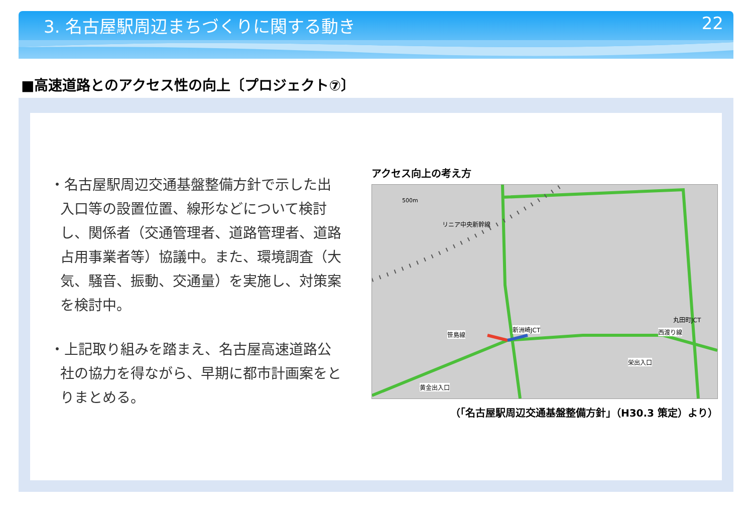3. 名古屋駅周辺まちづくりに関する動き 22
■高速道路とのアクセス性の向上〔プロジェクト⑦〕
・名古屋駅周辺交通基盤整備方針で示した出入口等の設置位置、線形などについて検討し、関係者（交通管理者、道路管理者、道路占用事業者等）協議中。また、環境調査（大気、騒音、振動、交通量）を実施し、対策案を検討中。
・上記取り組みを踏まえ、名古屋高速道路公社の協力を得ながら、早期に都市計画案をとりまとめる。
アクセス向上の考え方
新洲崎JCT
丸田町JCT
西渡り線
栄出入口
黄金出入口
笹島線
リニア中央新幹線
500m
（「名古屋駅周辺交通基盤整備方針」（H30.3 策定）より）